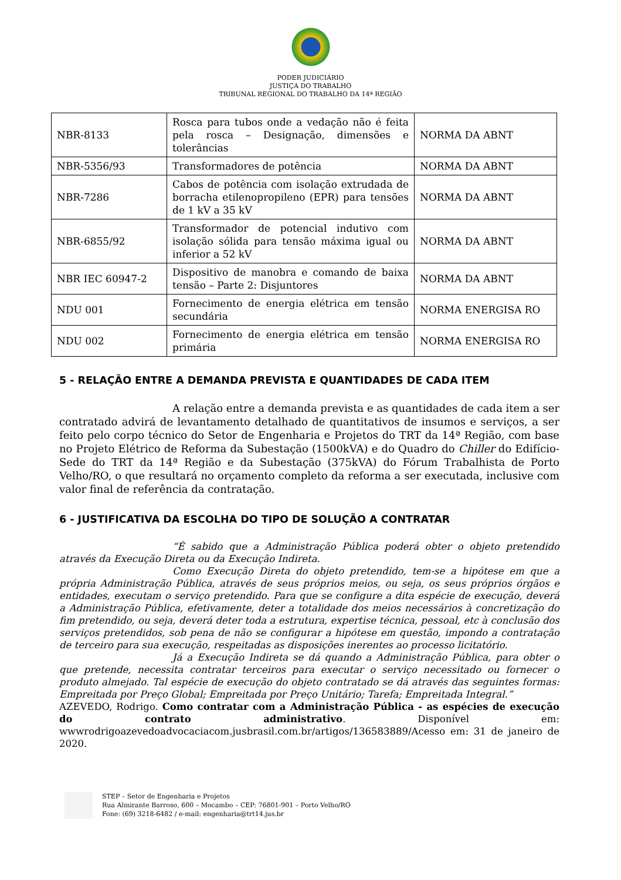PODER JUDICIÁRIO
JUSTIÇA DO TRABALHO
TRIBUNAL REGIONAL DO TRABALHO DA 14ª REGIÃO
| NBR-8133 | Rosca para tubos onde a vedação não é feita pela rosca – Designação, dimensões e tolerâncias | NORMA DA ABNT |
| NBR-5356/93 | Transformadores de potência | NORMA DA ABNT |
| NBR-7286 | Cabos de potência com isolação extrudada de borracha etilenopropileno (EPR) para tensões de 1 kV a 35 kV | NORMA DA ABNT |
| NBR-6855/92 | Transformador de potencial indutivo com isolação sólida para tensão máxima igual ou inferior a 52 kV | NORMA DA ABNT |
| NBR IEC 60947-2 | Dispositivo de manobra e comando de baixa tensão – Parte 2: Disjuntores | NORMA DA ABNT |
| NDU 001 | Fornecimento de energia elétrica em tensão secundária | NORMA ENERGISA RO |
| NDU 002 | Fornecimento de energia elétrica em tensão primária | NORMA ENERGISA RO |
5 - RELAÇÃO ENTRE A DEMANDA PREVISTA E QUANTIDADES DE CADA ITEM
A relação entre a demanda prevista e as quantidades de cada item a ser contratado advirá de levantamento detalhado de quantitativos de insumos e serviços, a ser feito pelo corpo técnico do Setor de Engenharia e Projetos do TRT da 14ª Região, com base no Projeto Elétrico de Reforma da Subestação (1500kVA) e do Quadro do Chiller do Edifício-Sede do TRT da 14ª Região e da Subestação (375kVA) do Fórum Trabalhista de Porto Velho/RO, o que resultará no orçamento completo da reforma a ser executada, inclusive com valor final de referência da contratação.
6 - JUSTIFICATIVA DA ESCOLHA DO TIPO DE SOLUÇÃO A CONTRATAR
“É sabido que a Administração Pública poderá obter o objeto pretendido através da Execução Direta ou da Execução Indireta.
Como Execução Direta do objeto pretendido, tem-se a hipótese em que a própria Administração Pública, através de seus próprios meios, ou seja, os seus próprios órgãos e entidades, executam o serviço pretendido. Para que se configure a dita espécie de execução, deverá a Administração Pública, efetivamente, deter a totalidade dos meios necessários à concretização do fim pretendido, ou seja, deverá deter toda a estrutura, expertise técnica, pessoal, etc à conclusão dos serviços pretendidos, sob pena de não se configurar a hipótese em questão, impondo a contratação de terceiro para sua execução, respeitadas as disposições inerentes ao processo licitatório.
Já a Execução Indireta se dá quando a Administração Pública, para obter o que pretende, necessita contratar terceiros para executar o serviço necessitado ou fornecer o produto almejado. Tal espécie de execução do objeto contratado se dá através das seguintes formas: Empreitada por Preço Global; Empreitada por Preço Unitário; Tarefa; Empreitada Integral.”
AZEVEDO, Rodrigo. Como contratar com a Administração Pública - as espécies de execução do contrato administrativo. Disponível em: wwwrodrigoazevedoadvocaciacom.jusbrasil.com.br/artigos/136583889/Acesso em: 31 de janeiro de 2020.
STEP – Setor de Engenharia e Projetos
Rua Almirante Barroso, 600 – Mocambo – CEP: 76801-901 – Porto Velho/RO
Fone: (69) 3218-6482 / e-mail: engenharia@trt14.jus.br